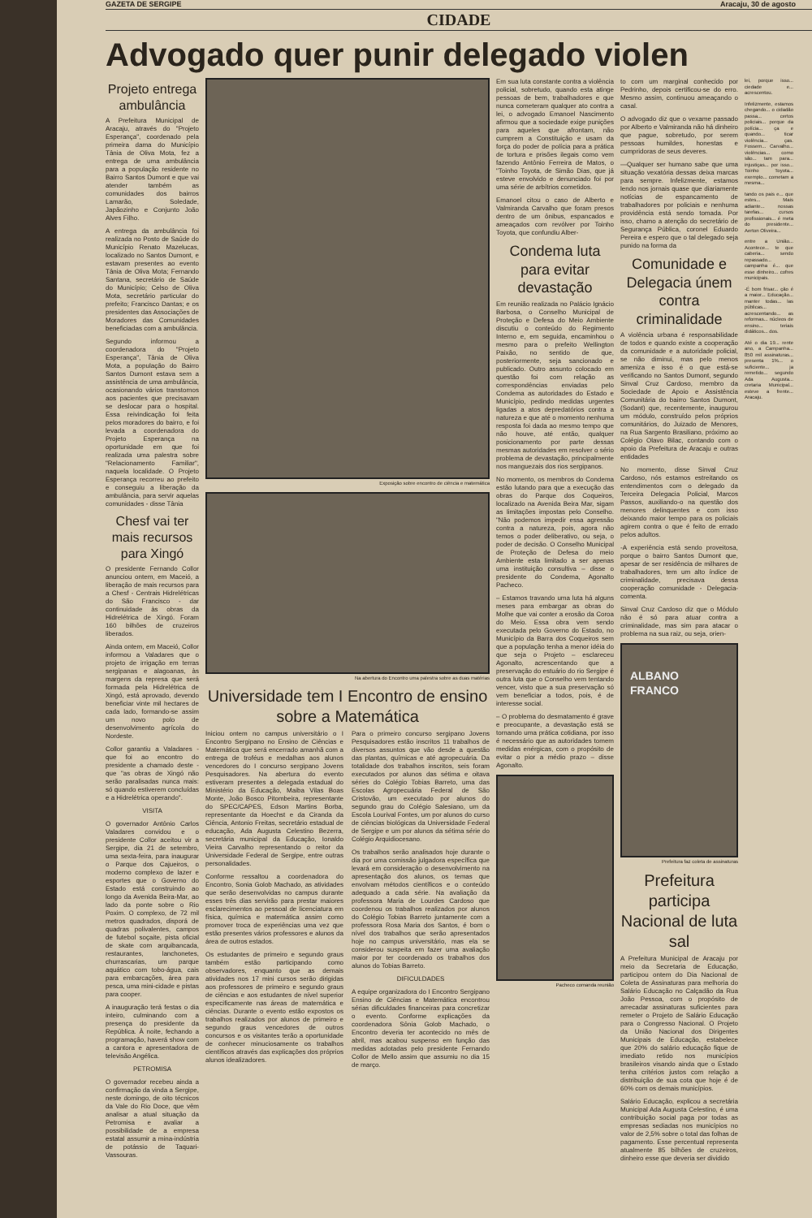GAZETA DE SERGIPE Aracaju, 30 de agosto
CIDADE
Advogado quer punir delegado violen
Projeto entrega ambulância
A Prefeitura Municipal de Aracaju, através do "Projeto Esperança", coordenado pela primeira dama do Município Tânia de Oliva Mota, fez a entrega de uma ambulância para a população residente no Bairro Santos Dumont e que vai atender também as comunidades dos bairros Lamarão, Soledade, Japãozinho e Conjunto João Alves Filho.
A entrega da ambulância foi realizada no Posto de Saúde do Município Renato Mazelucas, localizado no Santos Dumont, e estavam presentes ao evento Tânia de Oliva Mota; Fernando Santana, secretário de Saúde do Município; Celso de Oliva Mota, secretário particular do prefeito; Francisco Dantas; e os presidentes das Associações de Moradores das Comunidades beneficiadas com a ambulância.
Segundo informou a coordenadora do "Projeto Esperança", Tânia de Oliva Mota, a população do Bairro Santos Dumont estava sem a assistência de uma ambulância, ocasionando vários transtornos aos pacientes que precisavam se deslocar para o hospital. Essa reivindicação foi feita pelos moradores do bairro, e foi levada a coordenadora do Projeto Esperança na oportunidade em que foi realizada uma palestra sobre "Relacionamento Familiar", naquela localidade. O Projeto Esperança recorreu ao prefeito e conseguiu a liberação da ambulância, para servir aquelas comunidades - disse Tânia
Chesf vai ter mais recursos para Xingó
O presidente Fernando Collor anunciou ontem, em Maceió, a liberação de mais recursos para a Chesf - Centrais Hidrelétricas do São Francisco - dar continuidade às obras da Hidrelétrica de Xingó. Foram 160 bilhões de cruzeiros liberados.
Ainda ontem, em Maceió, Collor informou a Valadares que o projeto de irrigação em terras sergipanas e alagoanas, às margens da represa que será formada pela Hidrelétrica de Xingó, está aprovado, devendo beneficiar vinte mil hectares de cada lado, formando-se assim um novo polo de desenvolvimento agrícola do Nordeste.
Collor garantiu a Valadares - que foi ao encontro do presidente a chamado deste - que "as obras de Xingó não serão paralisadas nunca mais: só quando estiverem concluídas e a Hidrelétrica operando".
VISITA
O governador Antônio Carlos Valadares convidou e o presidente Collor aceitou vir a Sergipe, dia 21 de setembro, uma sexta-feira, para inaugurar o Parque dos Cajueiros, o moderno complexo de lazer e esportes que o Governo do Estado está construindo ao longo da Avenida Beira-Mar, ao lado da ponte sobre o Rio Poxim. O complexo, de 72 mil metros quadrados, disporá de quadras polivalentes, campos de futebol soçaite, pista oficial de skate com arquibancada, restaurantes, lanchonetes, churrascarias, um parque aquático com tobo-água, cais para embarcações, área para pesca, uma mini-cidade e pistas para cooper.
A inauguração terá festas o dia inteiro, culminando com a presença do presidente da República. À noite, fechando a programação, haverá show com a cantora e apresentadora de televisão Angélica.
PETROMISA
O governador recebeu ainda a confirmação da vinda a Sergipe, neste domingo, de oito técnicos da Vale do Rio Doce, que vêm analisar a atual situação da Petromisa e avaliar a possibilidade de a empresa estatal assumir a mina-indústria de potássio de Taquari-Vassouras.
Exposição sobre encontro de ciência e matemática
Na abertura do Encontro uma palestra sobre as duas matérias
Universidade tem I Encontro de ensino sobre a Matemática
Iniciou ontem no campus universitário o I Encontro Sergipano no Ensino de Ciências e Matemática que será encerrado amanhã com a entrega de troféus e medalhas aos alunos vencedores do I concurso sergipano Jovens Pesquisadores. Na abertura do evento estiveram presentes a delegada estadual do Ministério da Educação, Maiba Vilas Boas Monte, João Bosco Pitombeira, representante do SPEC/CAPES, Edson Martins Borba, representante da Hoechst e da Ciranda da Ciência, Antonio Freitas, secretário estadual de educação, Ada Augusta Celestino Bezerra, secretária municipal da Educação, Ionaldo Vieira Carvalho representando o reitor da Universidade Federal de Sergipe, entre outras personalidades.
Conforme ressaltou a coordenadora do Encontro, Sonia Golob Machado, as atividades que serão desenvolvidas no campus durante esses três dias servirão para prestar maiores esclarecimentos ao pessoal de licenciatura em física, química e matemática assim como promover troca de experiências uma vez que estão presentes vários professores e alunos da área de outros estados.
Os estudantes de primeiro e segundo graus também estão participando como observadores, enquanto que as demais atividades nos 17 mini cursos serão dirigidas aos professores de primeiro e segundo graus de ciências e aos estudantes de nível superior especificamente nas áreas de matemática e ciências. Durante o evento estão expostos os trabalhos realizados por alunos de primeiro e segundo graus vencedores de outros concursos e os visitantes terão a oportunidade de conhecer minuciosamente os trabalhos científicos através das explicações dos próprios alunos idealizadores.
Para o primeiro concurso sergipano Jovens Pesquisadores estão inscritos 11 trabalhos de diversos assuntos que vão desde a questão das plantas, químicas e até agropecuária. Da totalidade dos trabalhos inscritos, seis foram executados por alunos das sétima e oitava séries do Colégio Tobias Barreto, uma das Escolas Agropecuária Federal de São Cristovão, um executado por alunos do segundo grau do Colégio Salesiano, um da Escola Lourival Fontes, um por alunos do curso de ciências biológicas da Universidade Federal de Sergipe e um por alunos da sétima série do Colégio Arquidiocesano.
Os trabalhos serão analisados hoje durante o dia por uma comissão julgadora específica que levará em consideração o desenvolvimento na apresentação dos alunos, os temas que envolvam métodos científicos e o conteúdo adequado a cada série. Na avaliação da professora Maria de Lourdes Cardoso que coordenou os trabalhos realizados por alunos do Colégio Tobias Barreto juntamente com a professora Rosa Maria dos Santos, é bom o nível dos trabalhos que serão apresentados hoje no campus universitário, mas ela se considerou suspeita em fazer uma avaliação maior por ter coordenado os trabalhos dos alunos do Tobias Barreto.
DIFICULDADES
A equipe organizadora do I Encontro Sergipano Ensino de Ciências e Matemática encontrou sérias dificuldades financeiras para concretizar o evento. Conforme explicações da coordenadora Sônia Golob Machado, o Encontro deveria ter acontecido no mês de abril, mas acabou suspenso em função das medidas adotadas pelo presidente Fernando Collor de Mello assim que assumiu no dia 15 de março.
Em sua luta constante contra a violência policial, sobretudo, quando esta atinge pessoas de bem, trabalhadores e que nunca cometeram qualquer ato contra a lei, o advogado Emanoel Nascimento afirmou que a sociedade exige punições para aqueles que afrontam, não cumprem a Constituição e usam da força do poder de polícia para a prática de tortura e prisões ilegais como vem fazendo Antônio Ferreira de Matos, o "Toinho Toyota, de Simão Dias, que já esteve envolvido e denunciado foi por uma série de arbítrios cometidos.
Emanoel citou o caso de Alberto e Valmiranda Carvalho que foram presos dentro de um ônibus, espancados e ameaçados com revólver por Toinho Toyota, que confundiu Alber-
Condema luta para evitar devastação
Em reunião realizada no Palácio Ignácio Barbosa, o Conselho Municipal de Proteção e Defesa do Meio Ambiente discutiu o conteúdo do Regimento Interno e, em seguida, encaminhou o mesmo para o prefeito Wellington Paixão, no sentido de que, posteriormente, seja sancionado e publicado. Outro assunto colocado em questão foi com relação as correspondências enviadas pelo Condema as autoridades do Estado e Município, pedindo medidas urgentes ligadas a atos depredatórios contra a natureza e que até o momento nenhuma resposta foi dada ao mesmo tempo que não houve, até então, qualquer posicionamento por parte dessas mesmas autoridades em resolver o sério problema de devastação, principalmente nos manguezais dos rios sergipanos.
No momento, os membros do Condema estão lutando para que a execução das obras do Parque dos Coqueiros, localizado na Avenida Beira Mar, sigam as limitações impostas pelo Conselho. "Não podemos impedir essa agressão contra a natureza, pois, agora não temos o poder deliberativo, ou seja, o poder de decisão. O Conselho Municipal de Proteção de Defesa do meio Ambiente esta limitado a ser apenas uma instituição consultiva – disse o presidente do Condema, Agonalto Pacheco.
– Estamos travando uma luta há alguns meses para embargar as obras do Molhe que vai conter a erosão da Coroa do Meio. Essa obra vem sendo executada pelo Governo do Estado, no Município da Barra dos Coqueiros sem que a população tenha a menor idéia do que seja o Projeto – esclareceu Agonalto, acrescentando que a preservação do estuário do rio Sergipe é outra luta que o Conselho vem tentando vencer, visto que a sua preservação só vem beneficiar a todos, pois, é de interesse social.
– O problema do desmatamento é grave e preocupante, a devastação está se tornando uma prática cotidiana, por isso é necessário que as autoridades tomem medidas enérgicas, com o propósito de evitar o pior a médio prazo – disse Agonalto.
Pacheco comanda reunião
to com um marginal conhecido por Pedrinho, depois certificou-se do erro. Mesmo assim, continuou ameaçando o casal.
O advogado diz que o vexame passado por Alberto e Valmiranda não há dinheiro que pague, sobretudo, por serem pessoas humildes, honestas e cumpridoras de seus deveres.
—Qualquer ser humano sabe que uma situação vexatória dessas deixa marcas para sempre. Infelizmente, estamos lendo nos jornais quase que diariamente notícias de espancamento de trabalhadores por policiais e nenhuma providência está sendo tomada. Por isso, chamo a atenção do secretário de Segurança Pública, coronel Eduardo Pereira e espero que o tal delegado seja punido na forma da
Comunidade e Delegacia únem contra criminalidade
A violência urbana é responsabilidade de todos e quando existe a cooperação da comunidade e a autoridade policial, se não diminui, mas pelo menos ameniza e isso é o que está-se verificando no Santos Dumont, segundo Sinval Cruz Cardoso, membro da Sociedade de Apoio e Assistência Comunitária do bairro Santos Dumont, (Sodant) que, recentemente, inaugurou um módulo, construído pelos próprios comunitários, do Juizado de Menores, na Rua Sargento Brasiliano, próximo ao Colégio Olavo Bilac, contando com o apoio da Prefeitura de Aracaju e outras entidades
No momento, disse Sinval Cruz Cardoso, nós estamos estreitando os entendimentos com o delegado da Terceira Delegacia Policial, Marcos Passos, auxiliando-o na questão dos menores delinquentes e com isso deixando maior tempo para os policiais agirem contra o que é feito de errado pelos adultos.
-A experiência está sendo proveitosa, porque o bairro Santos Dumont que, apesar de ser residência de milhares de trabalhadores, tem um alto índice de criminalidade, precisava dessa cooperação comunidade - Delegacia- comenta.
Sinval Cruz Cardoso diz que o Módulo não é só para atuar contra a criminalidade, mas sim para atacar o problema na sua raiz, ou seja, orien-
ALBANO FRANCO
Prefeitura faz coleta de assinaturas
Prefeitura participa Nacional de luta sal
A Prefeitura Municipal de Aracaju por meio da Secretaria de Educação, participou ontem do Dia Nacional de Coleta de Assinaturas para melhoria do Salário Educação no Calçadão da Rua João Pessoa, com o propósito de arrecadar assinaturas suficientes para remeter o Projeto de Salário Educação para o Congresso Nacional. O Projeto da União Nacional dos Dirigentes Municipais de Educação, estabelece que 20% do salário educação fique de imediato retido nos municípios brasileiros visando ainda que o Estado tenha critérios justos com relação a distribuição de sua cota que hoje é de 60% com os demais municípios.
Salário Educação, explicou a secretária Municipal Ada Augusta Celestino, é uma contribuição social paga por todas as empresas sediadas nos municípios no valor de 2,5% sobre o total das folhas de pagamento. Esse percentual representa atualmente 85 bilhões de cruzeiros, dinheiro esse que deveria ser dividido
lei, porque isso... ciedade e... acrescentou.
Infelizmente, estamos chegando... o cidadão passa... certos policiais... porque da polícia... ça e quando... ticar violência... ças. Fossem... Carvalho... violências... como são... tam para... injustiças... por isso... Toinho Toyota... exemplo... cometam a mesma...
tando os pais e... que estes... Mais adiante... nossas tarefas... cursos profissionais... é meta do presidente... Aerton Oliveira...
entre a União... Acontece... te que caberia... sendo repassado... campanha é... que esse dinheiro... cofres municipais.
-É bom frisar... ção é a maior... Educação... manter todas... las públicas... acrescentando... as reformas... núcleos de ensino... teriais didáticos... dos.
Até o dia 19... rente ano, a Campanha... 850 mil assinaturas... presenta 1%... o suficiente... ja remetido... segundo Ada Augusta... cretaria Municipal... esteve a frente... Aracaju.